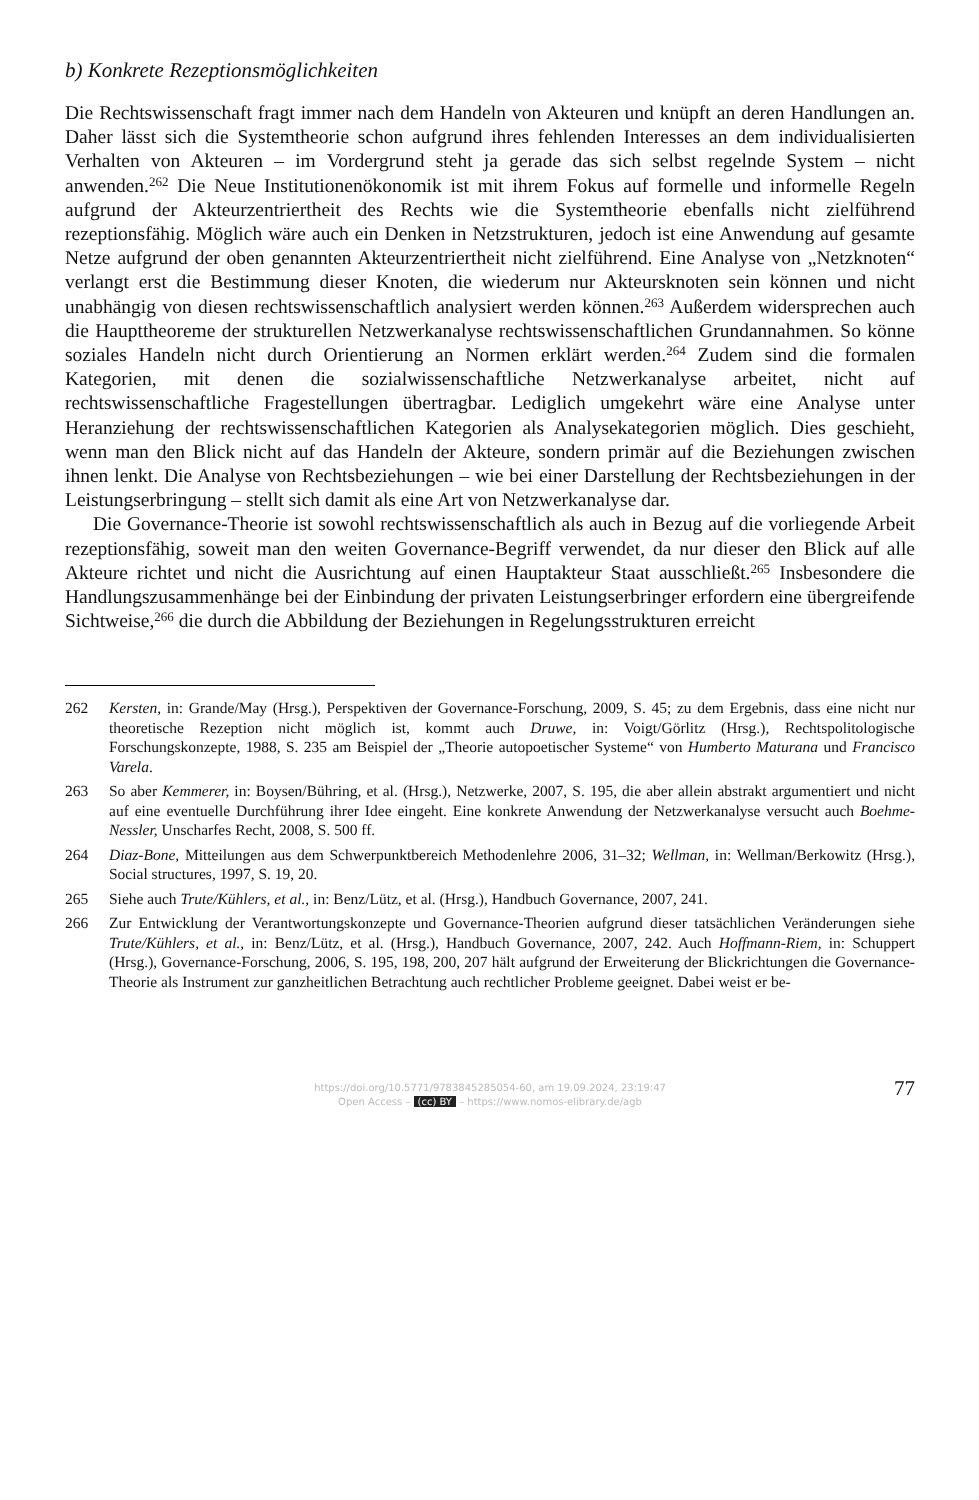b) Konkrete Rezeptionsmöglichkeiten
Die Rechtswissenschaft fragt immer nach dem Handeln von Akteuren und knüpft an deren Handlungen an. Daher lässt sich die Systemtheorie schon aufgrund ihres fehlenden Interesses an dem individualisierten Verhalten von Akteuren – im Vordergrund steht ja gerade das sich selbst regelnde System – nicht anwenden.<sup>262</sup> Die Neue Institutionenökonomik ist mit ihrem Fokus auf formelle und informelle Regeln aufgrund der Akteurzentriertheit des Rechts wie die Systemtheorie ebenfalls nicht zielführend rezeptionsfähig. Möglich wäre auch ein Denken in Netzstrukturen, jedoch ist eine Anwendung auf gesamte Netze aufgrund der oben genannten Akteurzentriertheit nicht zielführend. Eine Analyse von „Netzknoten“ verlangt erst die Bestimmung dieser Knoten, die wiederum nur Akteursknoten sein können und nicht unabhängig von diesen rechtswissenschaftlich analysiert werden können.<sup>263</sup> Außerdem widersprechen auch die Haupttheoreme der strukturellen Netzwerkanalyse rechtswissenschaftlichen Grundannahmen. So könne soziales Handeln nicht durch Orientierung an Normen erklärt werden.<sup>264</sup> Zudem sind die formalen Kategorien, mit denen die sozialwissenschaftliche Netzwerkanalyse arbeitet, nicht auf rechtswissenschaftliche Fragestellungen übertragbar. Lediglich umgekehrt wäre eine Analyse unter Heranziehung der rechtswissenschaftlichen Kategorien als Analysekategorien möglich. Dies geschieht, wenn man den Blick nicht auf das Handeln der Akteure, sondern primär auf die Beziehungen zwischen ihnen lenkt. Die Analyse von Rechtsbeziehungen – wie bei einer Darstellung der Rechtsbeziehungen in der Leistungserbringung – stellt sich damit als eine Art von Netzwerkanalyse dar.
Die Governance-Theorie ist sowohl rechtswissenschaftlich als auch in Bezug auf die vorliegende Arbeit rezeptionsfähig, soweit man den weiten Governance-Begriff verwendet, da nur dieser den Blick auf alle Akteure richtet und nicht die Ausrichtung auf einen Hauptakteur Staat ausschließt.<sup>265</sup> Insbesondere die Handlungszusammenhänge bei der Einbindung der privaten Leistungserbringer erfordern eine übergreifende Sichtweise,<sup>266</sup> die durch die Abbildung der Beziehungen in Regelungsstrukturen erreicht
262 Kersten, in: Grande/May (Hrsg.), Perspektiven der Governance-Forschung, 2009, S. 45; zu dem Ergebnis, dass eine nicht nur theoretische Rezeption nicht möglich ist, kommt auch Druwe, in: Voigt/Görlitz (Hrsg.), Rechtspolitologische Forschungskonzepte, 1988, S. 235 am Beispiel der „Theorie autopoetischer Systeme“ von Humberto Maturana und Francisco Varela.
263 So aber Kemmerer, in: Boysen/Bühring, et al. (Hrsg.), Netzwerke, 2007, S. 195, die aber allein abstrakt argumentiert und nicht auf eine eventuelle Durchführung ihrer Idee eingeht. Eine konkrete Anwendung der Netzwerkanalyse versucht auch Boehme-Nessler, Unscharfes Recht, 2008, S. 500 ff.
264 Diaz-Bone, Mitteilungen aus dem Schwerpunktbereich Methodenlehre 2006, 31–32; Wellman, in: Wellman/Berkowitz (Hrsg.), Social structures, 1997, S. 19, 20.
265 Siehe auch Trute/Kühlers, et al., in: Benz/Lütz, et al. (Hrsg.), Handbuch Governance, 2007, 241.
266 Zur Entwicklung der Verantwortungskonzepte und Governance-Theorien aufgrund dieser tatsächlichen Veränderungen siehe Trute/Kühlers, et al., in: Benz/Lütz, et al. (Hrsg.), Handbuch Governance, 2007, 242. Auch Hoffmann-Riem, in: Schuppert (Hrsg.), Governance-Forschung, 2006, S. 195, 198, 200, 207 hält aufgrund der Erweiterung der Blickrichtungen die Governance-Theorie als Instrument zur ganzheitlichen Betrachtung auch rechtlicher Probleme geeignet. Dabei weist er be-
https://doi.org/10.5771/9783845285054-60, am 19.09.2024, 23:19:47
Open Access – (cc) BY – https://www.nomos-elibrary.de/agb
77